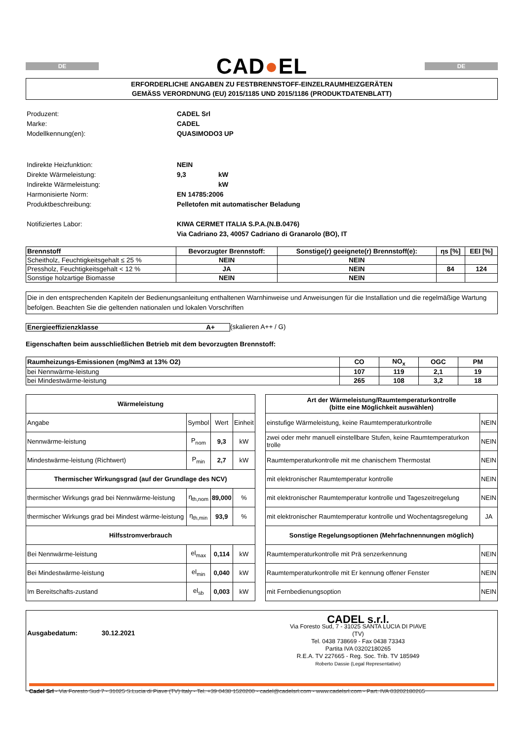DE
CAD●EL
DE
ERFORDERLICHE ANGABEN ZU FESTBRENNSTOFF-EINZELRAUMHEIZGERÄTEN
GEMÄSS VERORDNUNG (EU) 2015/1185 UND 2015/1186 (PRODUKTDATENBLATT)
| Produzent: | CADEL Srl | |
| Marke: | CADEL | |
| Modellkennung(en): | QUASIMODO3 UP | |
| Indirekte Heizfunktion: | NEIN | |
| Direkte Wärmeleistung: | 9,3 | kW |
| Indirekte Wärmeleistung: | | kW |
| Harmonisierte Norm: | EN 14785:2006 | |
| Produktbeschreibung: | Pelletofen mit automatischer Beladung | |
| Notifiziertes Labor: | KIWA CERMET ITALIA S.P.A.(N.B.0476) | |
| | Via Cadriano 23, 40057 Cadriano di Granarolo (BO), IT | |
| Brennstoff | Bevorzugter Brennstoff: | Sonstige(r) geeignete(r) Brennstoff(e): | ηs [%] | EEI [%] |
| --- | --- | --- | --- | --- |
| Scheitholz, Feuchtigkeitsgehalt ≤ 25 % | NEIN | NEIN | | |
| Pressholz, Feuchtigkeitsgehalt < 12 % | JA | NEIN | 84 | 124 |
| Sonstige holzartige Biomasse | NEIN | NEIN | | |
Die in den entsprechenden Kapiteln der Bedienungsanleitung enthaltenen Warnhinweise und Anweisungen für die Installation und die regelmäßige Wartung befolgen. Beachten Sie die geltenden nationalen und lokalen Vorschriften
Energieeffizienzklasse A+ (skalieren A++ / G)
Eigenschaften beim ausschließlichen Betrieb mit dem bevorzugten Brennstoff:
| Raumheizungs-Emissionen (mg/Nm3 at 13% O2) | CO | NO<sub>x</sub> | OGC | PM |
| --- | --- | --- | --- | --- |
| bei Nennwärme-leistung | 107 | 119 | 2,1 | 19 |
| bei Mindestwärme-leistung | 265 | 108 | 3,2 | 18 |
| Wärmeleistung | | | |
| --- | --- | --- | --- |
| Angabe | Symbol | Wert | Einheit |
| Nennwärme-leistung | P<sub>nom</sub> | 9,3 | kW |
| Mindestwärme-leistung (Richtwert) | P<sub>min</sub> | 2,7 | kW |
| Thermischer Wirkungsgrad (auf der Grundlage des NCV) | | | |
| thermischer Wirkungs grad bei Nennwärme-leistung | η<sub>th,nom</sub> | 89,000 | % |
| thermischer Wirkungs grad bei Mindest wärme-leistung | η<sub>th,min</sub> | 93,9 | % |
| Hilfsstromverbrauch | | | |
| Bei Nennwärme-leistung | el<sub>max</sub> | 0,114 | kW |
| Bei Mindestwärme-leistung | el<sub>min</sub> | 0,040 | kW |
| Im Bereitschafts-zustand | el<sub>sb</sub> | 0,003 | kW |
| Art der Wärmeleistung/Raumtemperaturkontrolle (bitte eine Möglichkeit auswählen) | |
| --- | --- |
| einstufige Wärmeleistung, keine Raumtemperaturkontrolle | NEIN |
| zwei oder mehr manuell einstellbare Stufen, keine Raumtemperaturkon trolle | NEIN |
| Raumtemperaturkontrolle mit me chanischem Thermostat | NEIN |
| mit elektronischer Raumtemperatur kontrolle | NEIN |
| mit elektronischer Raumtemperatur kontrolle und Tageszeitregelung | NEIN |
| mit elektronischer Raumtemperatur kontrolle und Wochentagsregelung | JA |
| Sonstige Regelungsoptionen (Mehrfachnennungen möglich) | |
| Raumtemperaturkontrolle mit Prä senzerkennung | NEIN |
| Raumtemperaturkontrolle mit Er kennung offener Fenster | NEIN |
| mit Fernbedienungsoption | NEIN |
Ausgabedatum: 30.12.2021
CADEL s.r.l.
Via Foresto Sud, 7 - 31025 SANTA LUCIA DI PIAVE (TV)
Tel. 0438 738669 - Fax 0438 73343
Partita IVA 03202180265
R.E.A. TV 227665 - Reg. Soc. Trib. TV 185949
Roberto Dassie (Legal Representative)
Cadel Srl - Via Foresto Sud 7 - 31025 S.Lucia di Piave (TV) Italy - Tel. +39 0438 1520200 - cadel@cadelsrl.com - www.cadelsrl.com - Part. IVA 03202180265